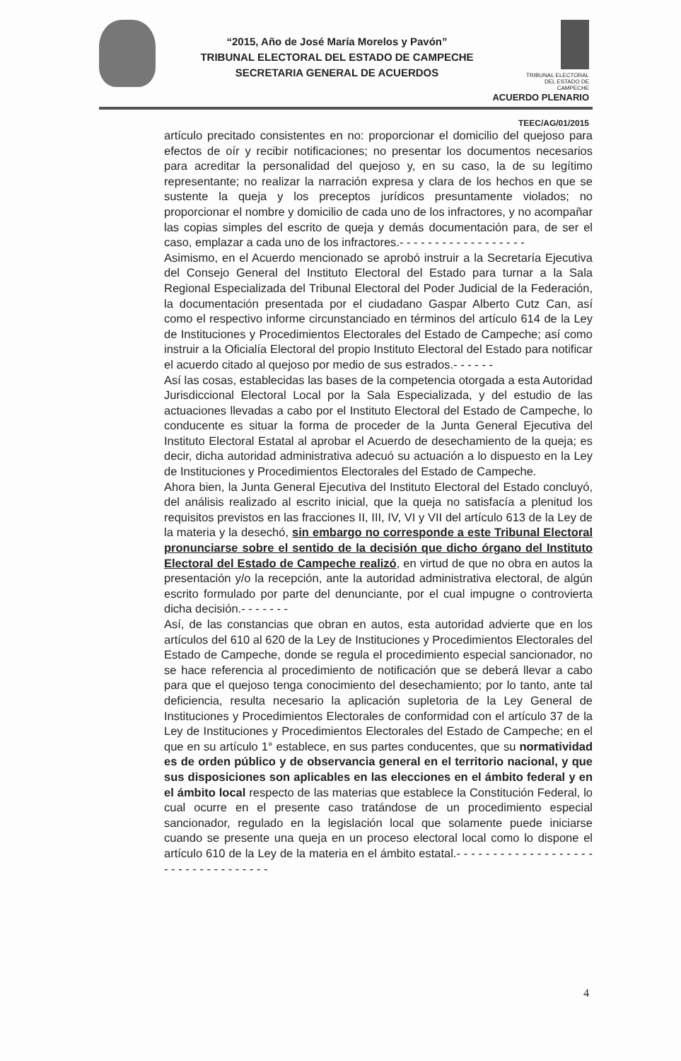“2015, Año de José María Morelos y Pavón”
TRIBUNAL ELECTORAL DEL ESTADO DE CAMPECHE
SECRETARIA GENERAL DE ACUERDOS
TRIBUNAL ELECTORAL
DEL ESTADO DE CAMPECHE
ACUERDO PLENARIO
TEEC/AG/01/2015
artículo precitado consistentes en no: proporcionar el domicilio del quejoso para efectos de oír y recibir notificaciones; no presentar los documentos necesarios para acreditar la personalidad del quejoso y, en su caso, la de su legítimo representante; no realizar la narración expresa y clara de los hechos en que se sustente la queja y los preceptos jurídicos presuntamente violados; no proporcionar el nombre y domicilio de cada uno de los infractores, y no acompañar las copias simples del escrito de queja y demás documentación para, de ser el caso, emplazar a cada uno de los infractores.- - - - - - - - - - - - - - - - - -
Asimismo, en el Acuerdo mencionado se aprobó instruir a la Secretaría Ejecutiva del Consejo General del Instituto Electoral del Estado para turnar a la Sala Regional Especializada del Tribunal Electoral del Poder Judicial de la Federación, la documentación presentada por el ciudadano Gaspar Alberto Cutz Can, así como el respectivo informe circunstanciado en términos del artículo 614 de la Ley de Instituciones y Procedimientos Electorales del Estado de Campeche; así como instruir a la Oficialía Electoral del propio Instituto Electoral del Estado para notificar el acuerdo citado al quejoso por medio de sus estrados.- - - - - -
Así las cosas, establecidas las bases de la competencia otorgada a esta Autoridad Jurisdiccional Electoral Local por la Sala Especializada, y del estudio de las actuaciones llevadas a cabo por el Instituto Electoral del Estado de Campeche, lo conducente es situar la forma de proceder de la Junta General Ejecutiva del Instituto Electoral Estatal al aprobar el Acuerdo de desechamiento de la queja; es decir, dicha autoridad administrativa adecuó su actuación a lo dispuesto en la Ley de Instituciones y Procedimientos Electorales del Estado de Campeche.
Ahora bien, la Junta General Ejecutiva del Instituto Electoral del Estado concluyó, del análisis realizado al escrito inicial, que la queja no satisfacía a plenitud los requisitos previstos en las fracciones II, III, IV, VI y VII del artículo 613 de la Ley de la materia y la desechó, sin embargo no corresponde a este Tribunal Electoral pronunciarse sobre el sentido de la decisión que dicho órgano del Instituto Electoral del Estado de Campeche realizó, en virtud de que no obra en autos la presentación y/o la recepción, ante la autoridad administrativa electoral, de algún escrito formulado por parte del denunciante, por el cual impugne o controvierta dicha decisión.- - - - - - -
Así, de las constancias que obran en autos, esta autoridad advierte que en los artículos del 610 al 620 de la Ley de Instituciones y Procedimientos Electorales del Estado de Campeche, donde se regula el procedimiento especial sancionador, no se hace referencia al procedimiento de notificación que se deberá llevar a cabo para que el quejoso tenga conocimiento del desechamiento; por lo tanto, ante tal deficiencia, resulta necesario la aplicación supletoria de la Ley General de Instituciones y Procedimientos Electorales de conformidad con el artículo 37 de la Ley de Instituciones y Procedimientos Electorales del Estado de Campeche; en el que en su artículo 1° establece, en sus partes conducentes, que su normatividad es de orden público y de observancia general en el territorio nacional, y que sus disposiciones son aplicables en las elecciones en el ámbito federal y en el ámbito local respecto de las materias que establece la Constitución Federal, lo cual ocurre en el presente caso tratándose de un procedimiento especial sancionador, regulado en la legislación local que solamente puede iniciarse cuando se presente una queja en un proceso electoral local como lo dispone el artículo 610 de la Ley de la materia en el ámbito estatal.- - - - - - - - - - - - - - - - - - - - - - - - - - - - - - - - - -
4